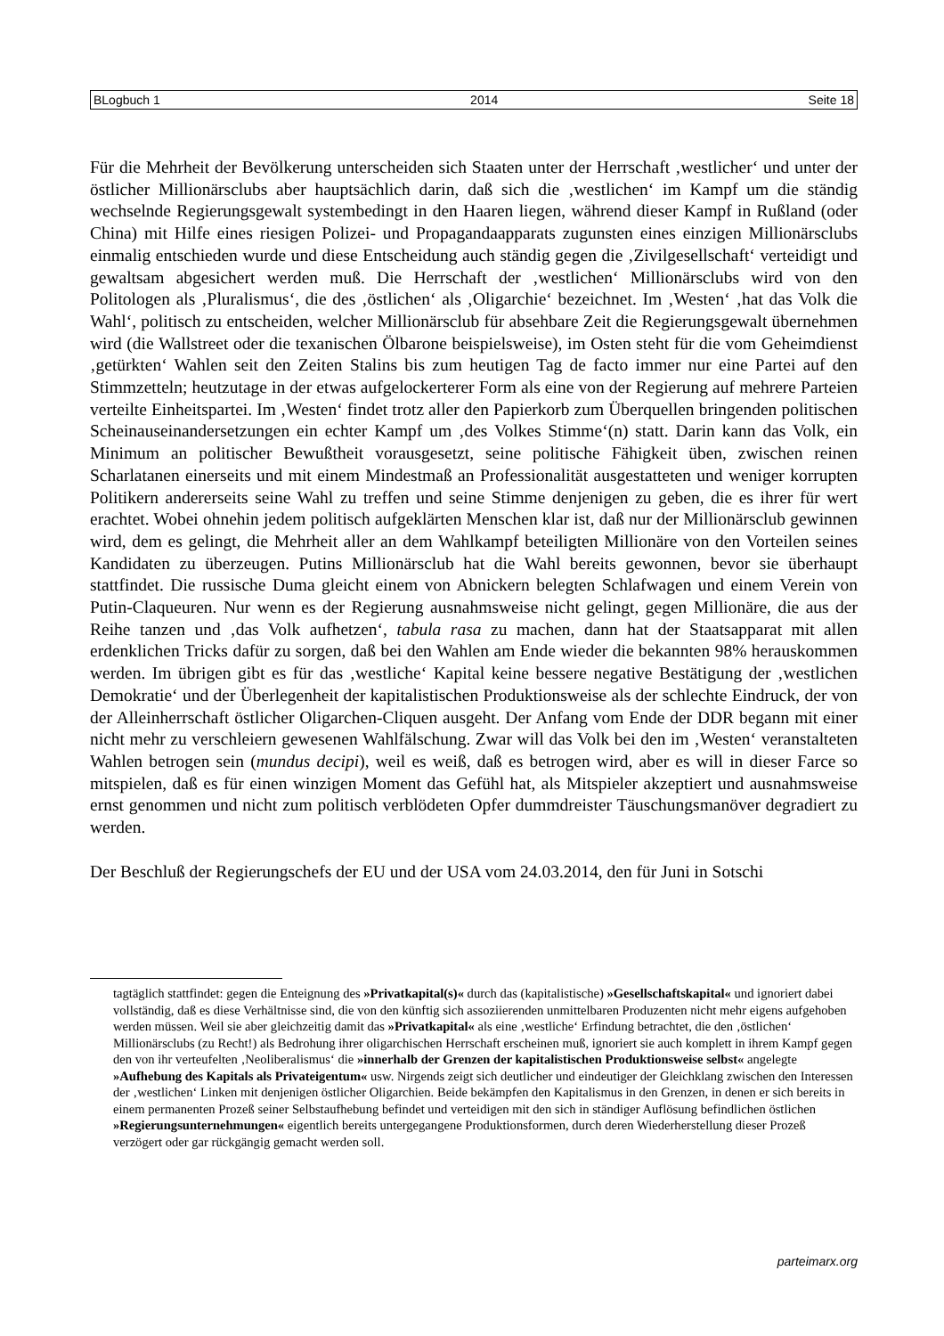BLogbuch 1 2014 Seite 18
Für die Mehrheit der Bevölkerung unterscheiden sich Staaten unter der Herrschaft ‚westlicher‘ und unter der östlicher Millionärsclubs aber hauptsächlich darin, daß sich die ‚westlichen‘ im Kampf um die ständig wechselnde Regierungsgewalt systembedingt in den Haaren liegen, während dieser Kampf in Rußland (oder China) mit Hilfe eines riesigen Polizei- und Propagandaapparats zugunsten eines einzigen Millionärsclubs einmalig entschieden wurde und diese Entscheidung auch ständig gegen die ‚Zivilgesellschaft‘ verteidigt und gewaltsam abgesichert werden muß. Die Herrschaft der ‚westlichen‘ Millionärsclubs wird von den Politologen als ‚Pluralismus‘, die des ‚östlichen‘ als ‚Oligarchie‘ bezeichnet. Im ‚Westen‘ ‚hat das Volk die Wahl‘, politisch zu entscheiden, welcher Millionärsclub für absehbare Zeit die Regierungsgewalt übernehmen wird (die Wallstreet oder die texanischen Ölbarone beispielsweise), im Osten steht für die vom Geheimdienst ‚getürkten‘ Wahlen seit den Zeiten Stalins bis zum heutigen Tag de facto immer nur eine Partei auf den Stimmzetteln; heutzutage in der etwas aufgelockerterer Form als eine von der Regierung auf mehrere Parteien verteilte Einheitspartei. Im ‚Westen‘ findet trotz aller den Papierkorb zum Überquellen bringenden politischen Scheinauseinandersetzungen ein echter Kampf um ‚des Volkes Stimme‘(n) statt. Darin kann das Volk, ein Minimum an politischer Bewußtheit vorausgesetzt, seine politische Fähigkeit üben, zwischen reinen Scharlatanen einerseits und mit einem Mindestmaß an Professionalität ausgestatteten und weniger korrupten Politikern andererseits seine Wahl zu treffen und seine Stimme denjenigen zu geben, die es ihrer für wert erachtet. Wobei ohnehin jedem politisch aufgeklärten Menschen klar ist, daß nur der Millionärsclub gewinnen wird, dem es gelingt, die Mehrheit aller an dem Wahlkampf beteiligten Millionäre von den Vorteilen seines Kandidaten zu überzeugen. Putins Millionärsclub hat die Wahl bereits gewonnen, bevor sie überhaupt stattfindet. Die russische Duma gleicht einem von Abnickern belegten Schlafwagen und einem Verein von Putin-Claqueuren. Nur wenn es der Regierung ausnahmsweise nicht gelingt, gegen Millionäre, die aus der Reihe tanzen und ‚das Volk aufhetzen‘, tabula rasa zu machen, dann hat der Staatsapparat mit allen erdenklichen Tricks dafür zu sorgen, daß bei den Wahlen am Ende wieder die bekannten 98% herauskommen werden. Im übrigen gibt es für das ‚westliche‘ Kapital keine bessere negative Bestätigung der ‚westlichen Demokratie‘ und der Überlegenheit der kapitalistischen Produktionsweise als der schlechte Eindruck, der von der Alleinherrschaft östlicher Oligarchen-Cliquen ausgeht. Der Anfang vom Ende der DDR begann mit einer nicht mehr zu verschleiern gewesenen Wahlfälschung. Zwar will das Volk bei den im ‚Westen‘ veranstalteten Wahlen betrogen sein (mundus decipi), weil es weiß, daß es betrogen wird, aber es will in dieser Farce so mitspielen, daß es für einen winzigen Moment das Gefühl hat, als Mitspieler akzeptiert und ausnahmsweise ernst genommen und nicht zum politisch verblödeten Opfer dummdreister Täuschungsmanöver degradiert zu werden.
Der Beschluß der Regierungschefs der EU und der USA vom 24.03.2014, den für Juni in Sotschi
tagtäglich stattfindet: gegen die Enteignung des »Privatkapital(s)« durch das (kapitalistische) »Gesellschaftskapital« und ignoriert dabei vollständig, daß es diese Verhältnisse sind, die von den künftig sich assoziierenden unmittelbaren Produzenten nicht mehr eigens aufgehoben werden müssen. Weil sie aber gleichzeitig damit das »Privatkapital« als eine ‚westliche‘ Erfindung betrachtet, die den ‚östlichen‘ Millionärsclubs (zu Recht!) als Bedrohung ihrer oligarchischen Herrschaft erscheinen muß, ignoriert sie auch komplett in ihrem Kampf gegen den von ihr verteufelten ‚Neoliberalismus‘ die »innerhalb der Grenzen der kapitalistischen Produktionsweise selbst« angelegte »Aufhebung des Kapitals als Privateigentum« usw. Nirgends zeigt sich deutlicher und eindeutiger der Gleichklang zwischen den Interessen der ‚westlichen‘ Linken mit denjenigen östlicher Oligarchien. Beide bekämpfen den Kapitalismus in den Grenzen, in denen er sich bereits in einem permanenten Prozeß seiner Selbstaufhebung befindet und verteidigen mit den sich in ständiger Auflösung befindlichen östlichen »Regierungsunternehmungen« eigentlich bereits untergegangene Produktionsformen, durch deren Wiederherstellung dieser Prozeß verzögert oder gar rückgängig gemacht werden soll.
parteimarx.org